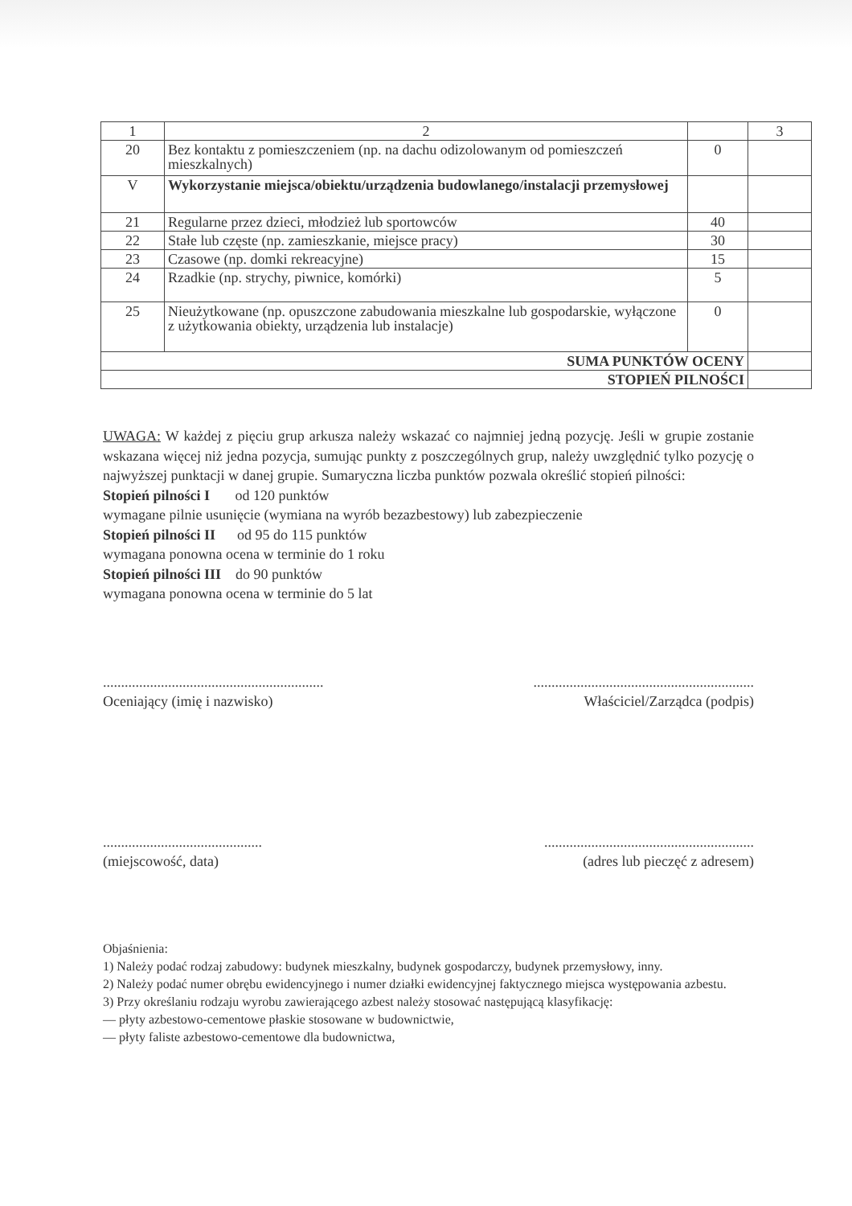| 1 | 2 | | 3 |
| 20 | Bez kontaktu z pomieszczeniem (np. na dachu odizolowanym od pomieszczeń mieszkalnych) | 0 | |
| V | Wykorzystanie miejsca/obiektu/urządzenia budowlanego/instalacji przemysłowej | | |
| 21 | Regularne przez dzieci, młodzież lub sportowców | 40 | |
| 22 | Stałe lub częste (np. zamieszkanie, miejsce pracy) | 30 | |
| 23 | Czasowe (np. domki rekreacyjne) | 15 | |
| 24 | Rzadkie (np. strychy, piwnice, komórki) | 5 | |
| 25 | Nieużytkowane (np. opuszczone zabudowania mieszkalne lub gospodarskie, wyłączone z użytkowania obiekty, urządzenia lub instalacje) | 0 | |
| SUMA PUNKTÓW OCENY | | | |
| STOPIEŃ PILNOŚCI | | | |
UWAGA: W każdej z pięciu grup arkusza należy wskazać co najmniej jedną pozycję. Jeśli w grupie zostanie wskazana więcej niż jedna pozycja, sumując punkty z poszczególnych grup, należy uwzględnić tylko pozycję o najwyższej punktacji w danej grupie. Sumaryczna liczba punktów pozwala określić stopień pilności:
Stopień pilności I od 120 punktów
wymagane pilnie usunięcie (wymiana na wyrób bezazbestowy) lub zabezpieczenie
Stopień pilności II od 95 do 115 punktów
wymagana ponowna ocena w terminie do 1 roku
Stopień pilności III do 90 punktów
wymagana ponowna ocena w terminie do 5 lat
.............................................................
Oceniający (imię i nazwisko)
.............................................................
Właściciel/Zarządca (podpis)
............................................
(miejscowość, data)
..........................................................
(adres lub pieczęć z adresem)
Objaśnienia:
1) Należy podać rodzaj zabudowy: budynek mieszkalny, budynek gospodarczy, budynek przemysłowy, inny.
2) Należy podać numer obrębu ewidencyjnego i numer działki ewidencyjnej faktycznego miejsca występowania azbestu.
3) Przy określaniu rodzaju wyrobu zawierającego azbest należy stosować następującą klasyfikację:
— płyty azbestowo-cementowe płaskie stosowane w budownictwie,
— płyty faliste azbestowo-cementowe dla budownictwa,